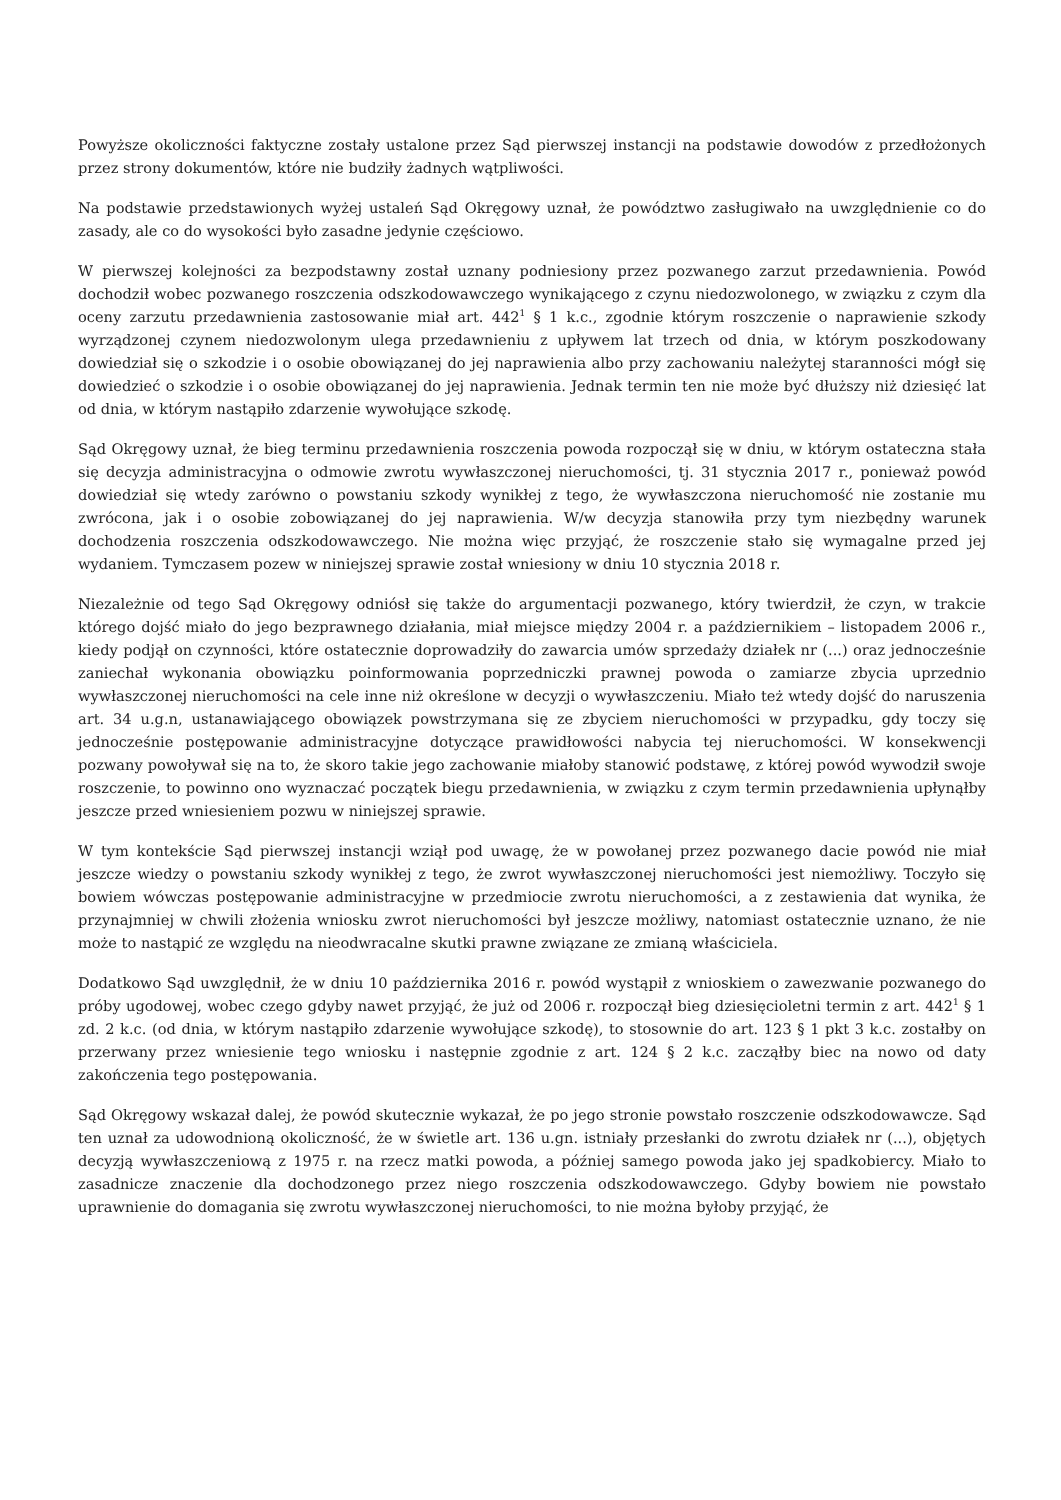Powyższe okoliczności faktyczne zostały ustalone przez Sąd pierwszej instancji na podstawie dowodów z przedłożonych przez strony dokumentów, które nie budziły żadnych wątpliwości.
Na podstawie przedstawionych wyżej ustaleń Sąd Okręgowy uznał, że powództwo zasługiwało na uwzględnienie co do zasady, ale co do wysokości było zasadne jedynie częściowo.
W pierwszej kolejności za bezpodstawny został uznany podniesiony przez pozwanego zarzut przedawnienia. Powód dochodził wobec pozwanego roszczenia odszkodowawczego wynikającego z czynu niedozwolonego, w związku z czym dla oceny zarzutu przedawnienia zastosowanie miał art. 442<sup>1</sup> § 1 k.c., zgodnie którym roszczenie o naprawienie szkody wyrządzonej czynem niedozwolonym ulega przedawnieniu z upływem lat trzech od dnia, w którym poszkodowany dowiedział się o szkodzie i o osobie obowiązanej do jej naprawienia albo przy zachowaniu należytej staranności mógł się dowiedzieć o szkodzie i o osobie obowiązanej do jej naprawienia. Jednak termin ten nie może być dłuższy niż dziesięć lat od dnia, w którym nastąpiło zdarzenie wywołujące szkodę.
Sąd Okręgowy uznał, że bieg terminu przedawnienia roszczenia powoda rozpoczął się w dniu, w którym ostateczna stała się decyzja administracyjna o odmowie zwrotu wywłaszczonej nieruchomości, tj. 31 stycznia 2017 r., ponieważ powód dowiedział się wtedy zarówno o powstaniu szkody wynikłej z tego, że wywłaszczona nieruchomość nie zostanie mu zwrócona, jak i o osobie zobowiązanej do jej naprawienia. W/w decyzja stanowiła przy tym niezbędny warunek dochodzenia roszczenia odszkodowawczego. Nie można więc przyjąć, że roszczenie stało się wymagalne przed jej wydaniem. Tymczasem pozew w niniejszej sprawie został wniesiony w dniu 10 stycznia 2018 r.
Niezależnie od tego Sąd Okręgowy odniósł się także do argumentacji pozwanego, który twierdził, że czyn, w trakcie którego dojść miało do jego bezprawnego działania, miał miejsce między 2004 r. a październikiem – listopadem 2006 r., kiedy podjął on czynności, które ostatecznie doprowadziły do zawarcia umów sprzedaży działek nr (...) oraz jednocześnie zaniechał wykonania obowiązku poinformowania poprzedniczki prawnej powoda o zamiarze zbycia uprzednio wywłaszczonej nieruchomości na cele inne niż określone w decyzji o wywłaszczeniu. Miało też wtedy dojść do naruszenia art. 34 u.g.n, ustanawiającego obowiązek powstrzymana się ze zbyciem nieruchomości w przypadku, gdy toczy się jednocześnie postępowanie administracyjne dotyczące prawidłowości nabycia tej nieruchomości. W konsekwencji pozwany powoływał się na to, że skoro takie jego zachowanie miałoby stanowić podstawę, z której powód wywodził swoje roszczenie, to powinno ono wyznaczać początek biegu przedawnienia, w związku z czym termin przedawnienia upłynąłby jeszcze przed wniesieniem pozwu w niniejszej sprawie.
W tym kontekście Sąd pierwszej instancji wziął pod uwagę, że w powołanej przez pozwanego dacie powód nie miał jeszcze wiedzy o powstaniu szkody wynikłej z tego, że zwrot wywłaszczonej nieruchomości jest niemożliwy. Toczyło się bowiem wówczas postępowanie administracyjne w przedmiocie zwrotu nieruchomości, a z zestawienia dat wynika, że przynajmniej w chwili złożenia wniosku zwrot nieruchomości był jeszcze możliwy, natomiast ostatecznie uznano, że nie może to nastąpić ze względu na nieodwracalne skutki prawne związane ze zmianą właściciela.
Dodatkowo Sąd uwzględnił, że w dniu 10 października 2016 r. powód wystąpił z wnioskiem o zawezwanie pozwanego do próby ugodowej, wobec czego gdyby nawet przyjąć, że już od 2006 r. rozpoczął bieg dziesięcioletni termin z art. 442<sup>1</sup> § 1 zd. 2 k.c. (od dnia, w którym nastąpiło zdarzenie wywołujące szkodę), to stosownie do art. 123 § 1 pkt 3 k.c. zostałby on przerwany przez wniesienie tego wniosku i następnie zgodnie z art. 124 § 2 k.c. zacząłby biec na nowo od daty zakończenia tego postępowania.
Sąd Okręgowy wskazał dalej, że powód skutecznie wykazał, że po jego stronie powstało roszczenie odszkodowawcze. Sąd ten uznał za udowodnioną okoliczność, że w świetle art. 136 u.gn. istniały przesłanki do zwrotu działek nr (...), objętych decyzją wywłaszczeniową z 1975 r. na rzecz matki powoda, a później samego powoda jako jej spadkobiercy. Miało to zasadnicze znaczenie dla dochodzonego przez niego roszczenia odszkodowawczego. Gdyby bowiem nie powstało uprawnienie do domagania się zwrotu wywłaszczonej nieruchomości, to nie można byłoby przyjąć, że